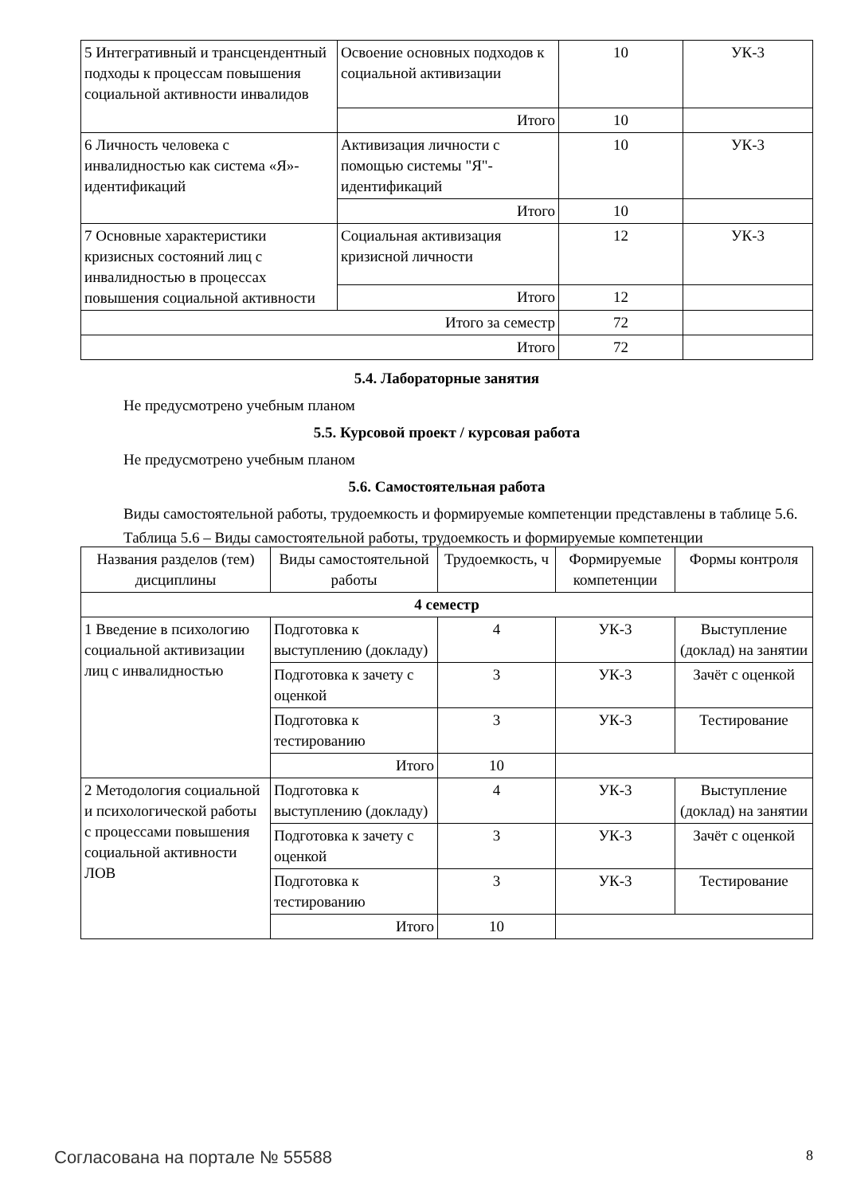| 5 Интегративный и трансцендентный подходы к процессам повышения социальной активности инвалидов | Освоение основных подходов к социальной активизации | 10 | УК-3 |
| | Итого | 10 | |
| 6 Личность человека с инвалидностью как система «Я»-идентификаций | Активизация личности с помощью системы "Я"-идентификаций | 10 | УК-3 |
| | Итого | 10 | |
| 7 Основные характеристики кризисных состояний лиц с инвалидностью в процессах повышения социальной активности | Социальная активизация кризисной личности | 12 | УК-3 |
| | Итого | 12 | |
| Итого за семестр | | 72 | |
| Итого | | 72 | |
5.4. Лабораторные занятия
Не предусмотрено учебным планом
5.5. Курсовой проект / курсовая работа
Не предусмотрено учебным планом
5.6. Самостоятельная работа
Виды самостоятельной работы, трудоемкость и формируемые компетенции представлены в таблице 5.6.
Таблица 5.6 – Виды самостоятельной работы, трудоемкость и формируемые компетенции
| Названия разделов (тем) дисциплины | Виды самостоятельной работы | Трудоемкость, ч | Формируемые компетенции | Формы контроля |
| --- | --- | --- | --- | --- |
| 4 семестр | | | | |
| 1 Введение в психологию социальной активизации лиц с инвалидностью | Подготовка к выступлению (докладу) | 4 | УК-3 | Выступление (доклад) на занятии |
| | Подготовка к зачету с оценкой | 3 | УК-3 | Зачёт с оценкой |
| | Подготовка к тестированию | 3 | УК-3 | Тестирование |
| | Итого | 10 | | |
| 2 Методология социальной и психологической работы с процессами повышения социальной активности ЛОВ | Подготовка к выступлению (докладу) | 4 | УК-3 | Выступление (доклад) на занятии |
| | Подготовка к зачету с оценкой | 3 | УК-3 | Зачёт с оценкой |
| | Подготовка к тестированию | 3 | УК-3 | Тестирование |
| | Итого | 10 | | |
Согласована на портале № 55588 8